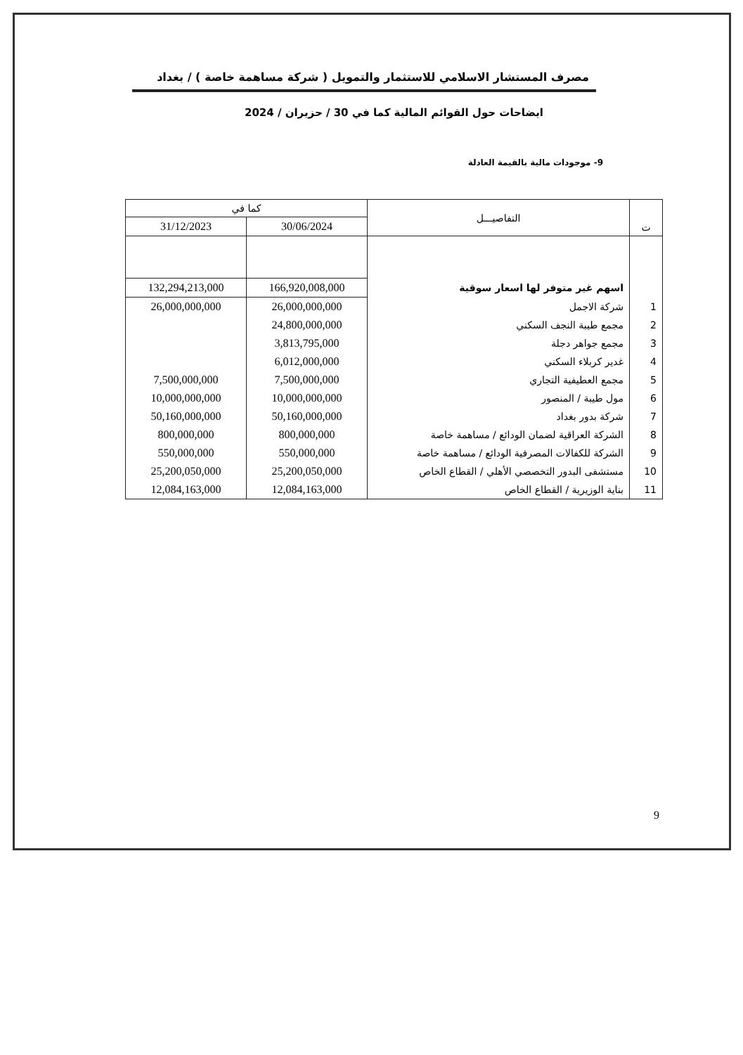مصرف المستشار الاسلامي للاستثمار والتمويل ( شركة مساهمة خاصة ) / بغداد
ايضاحات حول القوائم المالية كما في 30 / حزيران / 2024
9- موجودات مالية بالقيمة العادلة
| ت | التفاصيـــل | كما في | |
| --- | --- | --- | --- |
| | | 30/06/2024 | 31/12/2023 |
| | اسهم غير متوفر لها اسعار سوقية | 166,920,008,000 | 132,294,213,000 |
| 1 | شركة الاجمل | 26,000,000,000 | 26,000,000,000 |
| 2 | مجمع طيبة النجف السكني | 24,800,000,000 | |
| 3 | مجمع جواهر دجلة | 3,813,795,000 | |
| 4 | غدير كربلاء السكني | 6,012,000,000 | |
| 5 | مجمع العطيفية التجاري | 7,500,000,000 | 7,500,000,000 |
| 6 | مول طيبة / المنصور | 10,000,000,000 | 10,000,000,000 |
| 7 | شركة بدور بغداد | 50,160,000,000 | 50,160,000,000 |
| 8 | الشركة العراقية لضمان الودائع / مساهمة خاصة | 800,000,000 | 800,000,000 |
| 9 | الشركة للكفالات المصرفية الودائع / مساهمة خاصة | 550,000,000 | 550,000,000 |
| 10 | مستشفى البدور التخصصي الأهلي / القطاع الخاص | 25,200,050,000 | 25,200,050,000 |
| 11 | بناية الوزيرية / القطاع الخاص | 12,084,163,000 | 12,084,163,000 |
9